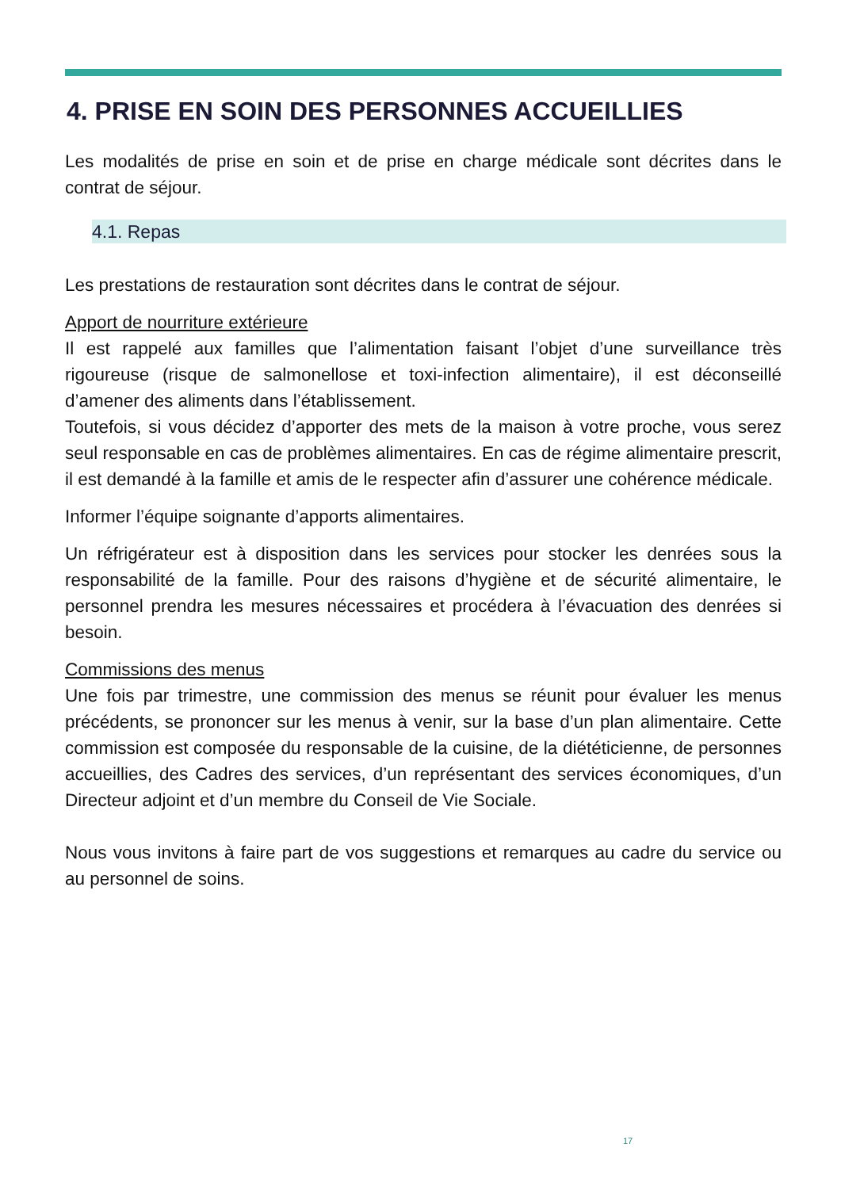4. PRISE EN SOIN DES PERSONNES ACCUEILLIES
Les modalités de prise en soin et de prise en charge médicale sont décrites dans le contrat de séjour.
4.1. Repas
Les prestations de restauration sont décrites dans le contrat de séjour.
Apport de nourriture extérieure
Il est rappelé aux familles que l’alimentation faisant l’objet d’une surveillance très rigoureuse (risque de salmonellose et toxi-infection alimentaire), il est déconseillé d’amener des aliments dans l’établissement.
Toutefois, si vous décidez d’apporter des mets de la maison à votre proche, vous serez seul responsable en cas de problèmes alimentaires. En cas de régime alimentaire prescrit, il est demandé à la famille et amis de le respecter afin d’assurer une cohérence médicale.
Informer l’équipe soignante d’apports alimentaires.
Un réfrigérateur est à disposition dans les services pour stocker les denrées sous la responsabilité de la famille. Pour des raisons d’hygiène et de sécurité alimentaire, le personnel prendra les mesures nécessaires et procédera à l’évacuation des denrées si besoin.
Commissions des menus
Une fois par trimestre, une commission des menus se réunit pour évaluer les menus précédents, se prononcer sur les menus à venir, sur la base d’un plan alimentaire. Cette commission est composée du responsable de la cuisine, de la diététicienne, de personnes accueillies, des Cadres des services, d’un représentant des services économiques, d’un Directeur adjoint et d’un membre du Conseil de Vie Sociale.
Nous vous invitons à faire part de vos suggestions et remarques au cadre du service ou au personnel de soins.
17